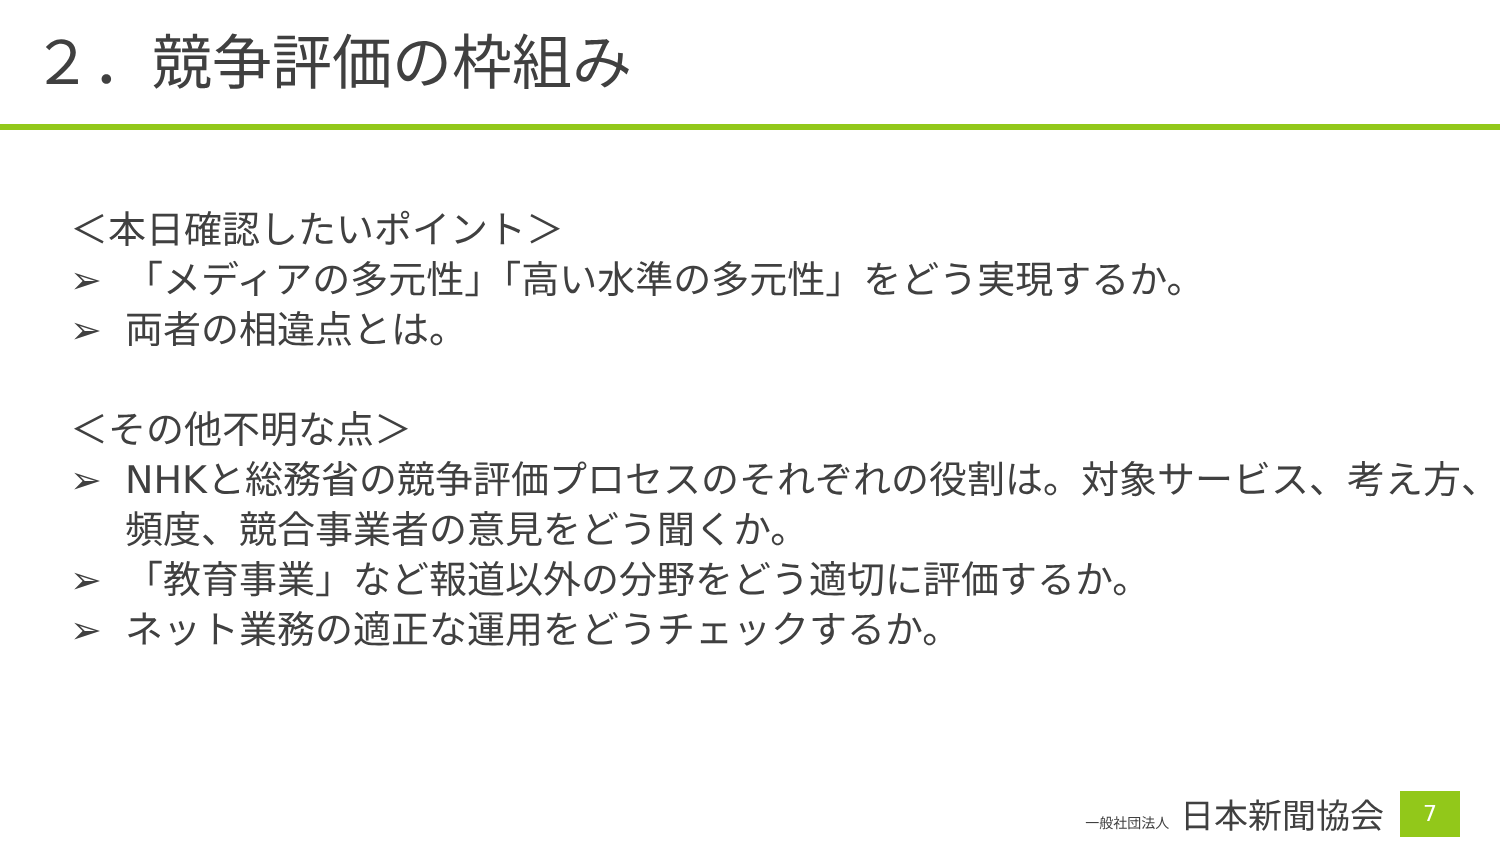２．競争評価の枠組み
＜本日確認したいポイント＞
➢ 「メディアの多元性」「高い水準の多元性」をどう実現するか。
➢ 両者の相違点とは。
＜その他不明な点＞
➢ NHKと総務省の競争評価プロセスのそれぞれの役割は。対象サービス、考え方、頻度、競合事業者の意見をどう聞くか。
➢ 「教育事業」など報道以外の分野をどう適切に評価するか。
➢ ネット業務の適正な運用をどうチェックするか。
一般社団法人 日本新聞協会
7